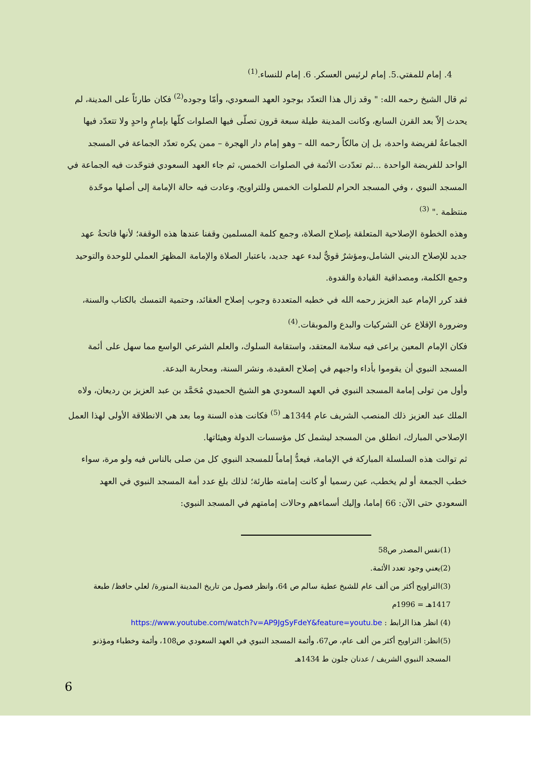4. إمام للمفتي.5. إمام لرئيس العسكر. 6. إمام للنساء.<sup>(1)</sup>
ثم قال الشيخ رحمه الله: " وقد زال هذا التعدّد بوجود العهد السعودي، وأمّا وجوده<sup>(2)</sup> فكان طارئاً على المدينة، لم يحدث إلاّ بعد القرن السابع، وكانت المدينة طيلة سبعة قرون تصلّى فيها الصلوات كلّها بإمامٍ واحدٍ ولا تتعدّد فيها الجماعةُ لفريضة واحدة، بل إن مالكاً رحمه الله – وهو إمام دار الهجرة – ممن يكره تعدّد الجماعة في المسجد الواحد للفريضة الواحدة ...ثم تعدّدت الأئمة في الصلوات الخمس، ثم جاء العهد السعودي فتوحّدت فيه الجماعة في المسجد النبوي ، وفي المسجد الحرام للصلوات الخمس وللتراويح، وعادت فيه حالة الإمامة إلى أصلها موحّدة منتظمة ." <sup>(3)</sup>
وهذه الخطوة الإصلاحية المتعلقة بإصلاح الصلاة، وجمع كلمة المسلمين وقفنا عندها هذه الوقفة؛ لأنها فاتحةُ عهد جديد للإصلاح الديني الشامل،ومؤشرٌ قويٌّ لبدء عهد جديد، باعتبار الصلاة والإمامة المظهرَ العملي للوحدة والتوحيد وجمع الكلمة، ومصداقية القيادة والقدوة.
فقد كرر الإمام عبد العزيز رحمه الله في خطبه المتعددة وجوب إصلاح العقائد، وحتمية التمسك بالكتاب والسنة، وضرورة الإقلاع عن الشركيات والبدع والموبقات.<sup>(4)</sup>
فكان الإمام المعين يراعى فيه سلامة المعتقد، واستقامة السلوك، والعلم الشرعي الواسع مما سهل على أئمة المسجد النبوي أن يقوموا بأداء واجبهم في إصلاح العقيدة، ونشر السنة، ومحاربة البدعة.
وأول من تولى إمامة المسجد النبوي في العهد السعودي هو الشيخ الحميدي مُحَمَّد بن عبد العزيز بن رديعان، ولاه الملك عبد العزيز ذلك المنصب الشريف عام 1344هـ <sup>(5)</sup> فكانت هذه السنة وما بعد هي الانطلاقة الأولى لهذا العمل الإصلاحي المبارك، انطلق من المسجد ليشمل كل مؤسسات الدولة وهيئاتها.
ثم توالت هذه السلسلة المباركة في الإمامة، فيعدُّ إماماً للمسجد النبوي كل من صلى بالناس فيه ولو مرة، سواء خطب الجمعة أو لم يخطب، عين رسميا أو كانت إمامته طارئة؛ لذلك بلغ عدد أمة المسجد النبوي في العهد السعودي حتى الآن: 66 إماما، وإليك أسماءهم وحالات إمامتهم في المسجد النبوي:
(1)نفس المصدر ص58
(2)يعني وجود تعدد الأئمة.
(3)التراويح أكثر من ألف عام للشيخ عطية سالم ص 64، وانظر فصول من تاريخ المدينة المنورة/ لعلي حافظ/ طبعة 1417هـ = 1996م
(4) انظر هذا الرابط : https://www.youtube.com/watch?v=AP9JgSyFdeY&feature=youtu.be
(5)انظر: التراويح أكثر من ألف عام، ص67، وأئمة المسجد النبوي في العهد السعودي ص108، وأئمة وخطباء ومؤذنو المسجد النبوي الشريف / عدنان جلون ط 1434هـ
6